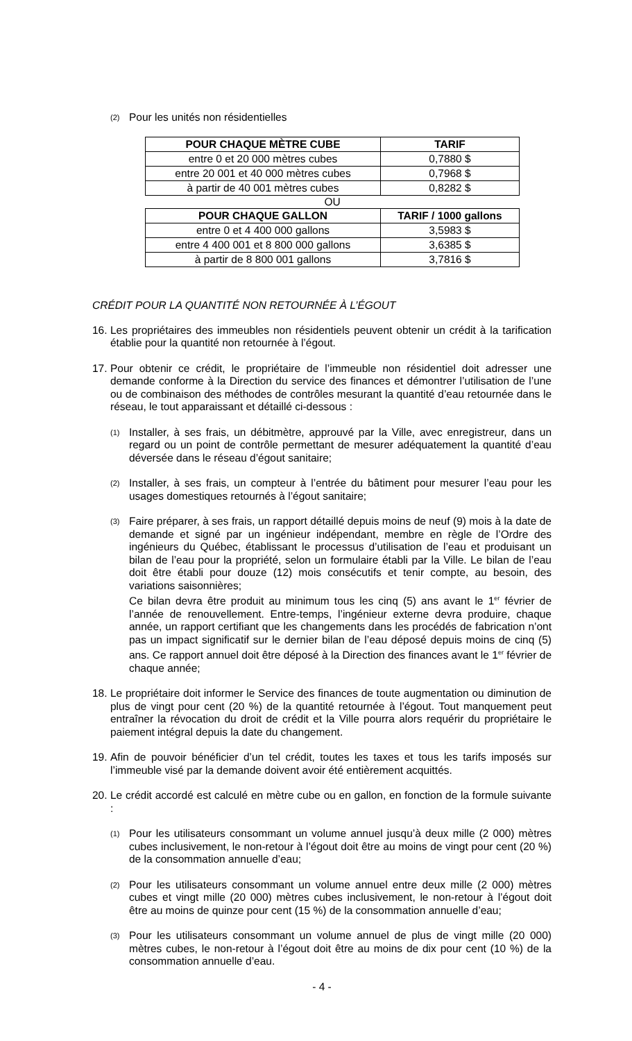(2)
Pour les unités non résidentielles
| POUR CHAQUE MÈTRE CUBE | TARIF |
| --- | --- |
| entre 0 et 20 000 mètres cubes | 0,7880 $ |
| entre 20 001 et 40 000 mètres cubes | 0,7968 $ |
| à partir de 40 001 mètres cubes | 0,8282 $ |
OU
| POUR CHAQUE GALLON | TARIF / 1000 gallons |
| --- | --- |
| entre 0 et 4 400 000 gallons | 3,5983 $ |
| entre 4 400 001 et 8 800 000 gallons | 3,6385 $ |
| à partir de 8 800 001 gallons | 3,7816 $ |
CRÉDIT POUR LA QUANTITÉ NON RETOURNÉE À L’ÉGOUT
16.
Les propriétaires des immeubles non résidentiels peuvent obtenir un crédit à la tarification établie pour la quantité non retournée à l’égout.
17.
Pour obtenir ce crédit, le propriétaire de l’immeuble non résidentiel doit adresser une demande conforme à la Direction du service des finances et démontrer l’utilisation de l’une ou de combinaison des méthodes de contrôles mesurant la quantité d’eau retournée dans le réseau, le tout apparaissant et détaillé ci-dessous :
(1)
Installer, à ses frais, un débitmètre, approuvé par la Ville, avec enregistreur, dans un regard ou un point de contrôle permettant de mesurer adéquatement la quantité d’eau déversée dans le réseau d’égout sanitaire;
(2)
Installer, à ses frais, un compteur à l’entrée du bâtiment pour mesurer l’eau pour les usages domestiques retournés à l’égout sanitaire;
(3)
Faire préparer, à ses frais, un rapport détaillé depuis moins de neuf (9) mois à la date de demande et signé par un ingénieur indépendant, membre en règle de l’Ordre des ingénieurs du Québec, établissant le processus d’utilisation de l’eau et produisant un bilan de l’eau pour la propriété, selon un formulaire établi par la Ville. Le bilan de l’eau doit être établi pour douze (12) mois consécutifs et tenir compte, au besoin, des variations saisonnières;
Ce bilan devra être produit au minimum tous les cinq (5) ans avant le 1<sup>er</sup> février de l’année de renouvellement. Entre-temps, l’ingénieur externe devra produire, chaque année, un rapport certifiant que les changements dans les procédés de fabrication n’ont pas un impact significatif sur le dernier bilan de l’eau déposé depuis moins de cinq (5) ans. Ce rapport annuel doit être déposé à la Direction des finances avant le 1<sup>er</sup> février de chaque année;
18.
Le propriétaire doit informer le Service des finances de toute augmentation ou diminution de plus de vingt pour cent (20 %) de la quantité retournée à l’égout. Tout manquement peut entraîner la révocation du droit de crédit et la Ville pourra alors requérir du propriétaire le paiement intégral depuis la date du changement.
19.
Afin de pouvoir bénéficier d’un tel crédit, toutes les taxes et tous les tarifs imposés sur l’immeuble visé par la demande doivent avoir été entièrement acquittés.
20.
Le crédit accordé est calculé en mètre cube ou en gallon, en fonction de la formule suivante :
(1)
Pour les utilisateurs consommant un volume annuel jusqu’à deux mille (2 000) mètres cubes inclusivement, le non-retour à l’égout doit être au moins de vingt pour cent (20 %) de la consommation annuelle d’eau;
(2)
Pour les utilisateurs consommant un volume annuel entre deux mille (2 000) mètres cubes et vingt mille (20 000) mètres cubes inclusivement, le non-retour à l’égout doit être au moins de quinze pour cent (15 %) de la consommation annuelle d’eau;
(3)
Pour les utilisateurs consommant un volume annuel de plus de vingt mille (20 000) mètres cubes, le non-retour à l’égout doit être au moins de dix pour cent (10 %) de la consommation annuelle d’eau.
- 4 -